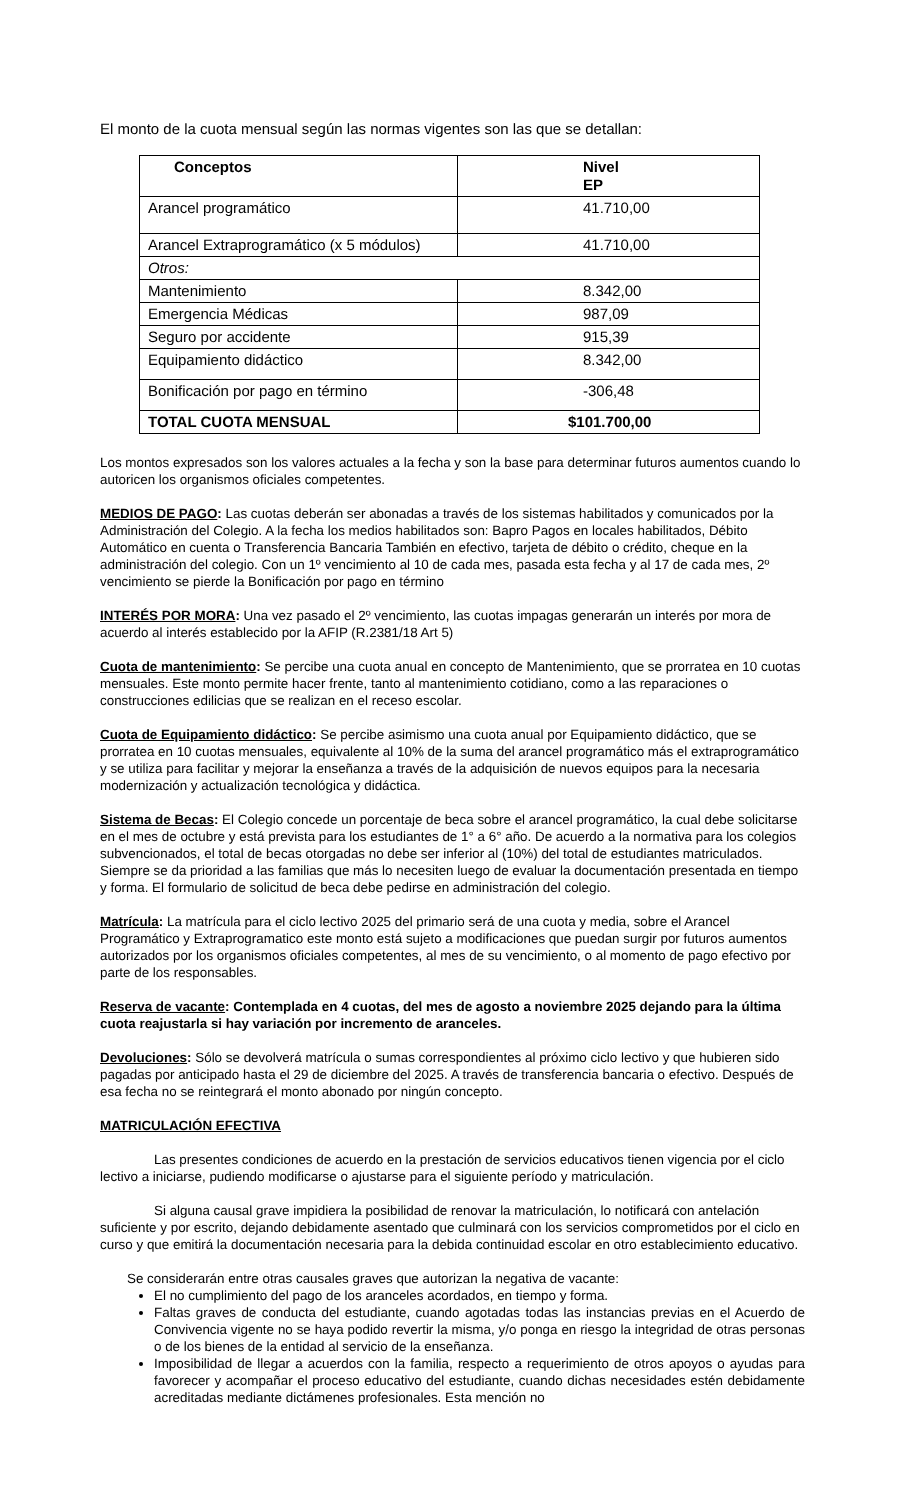El monto de la cuota mensual según las normas vigentes son las que se detallan:
| Conceptos | Nivel EP |
| Arancel programático | 41.710,00 |
| Arancel Extraprogramático (x 5 módulos) | 41.710,00 |
| Otros: | |
| Mantenimiento | 8.342,00 |
| Emergencia Médicas | 987,09 |
| Seguro por accidente | 915,39 |
| Equipamiento didáctico | 8.342,00 |
| Bonificación por pago en término | -306,48 |
| TOTAL CUOTA MENSUAL | $101.700,00 |
Los montos expresados son los valores actuales a la fecha y son la base para determinar futuros aumentos cuando lo autoricen los organismos oficiales competentes.
MEDIOS DE PAGO: Las cuotas deberán ser abonadas a través de los sistemas habilitados y comunicados por la Administración del Colegio. A la fecha los medios habilitados son: Bapro Pagos en locales habilitados, Débito Automático en cuenta o Transferencia Bancaria También en efectivo, tarjeta de débito o crédito, cheque en la administración del colegio. Con un 1º vencimiento al 10 de cada mes, pasada esta fecha y al 17 de cada mes, 2º vencimiento se pierde la Bonificación por pago en término
INTERÉS POR MORA: Una vez pasado el 2º vencimiento, las cuotas impagas generarán un interés por mora de acuerdo al interés establecido por la AFIP (R.2381/18 Art 5)
Cuota de mantenimiento: Se percibe una cuota anual en concepto de Mantenimiento, que se prorratea en 10 cuotas mensuales. Este monto permite hacer frente, tanto al mantenimiento cotidiano, como a las reparaciones o construcciones edilicias que se realizan en el receso escolar.
Cuota de Equipamiento didáctico: Se percibe asimismo una cuota anual por Equipamiento didáctico, que se prorratea en 10 cuotas mensuales, equivalente al 10% de la suma del arancel programático más el extraprogramático y se utiliza para facilitar y mejorar la enseñanza a través de la adquisición de nuevos equipos para la necesaria modernización y actualización tecnológica y didáctica.
Sistema de Becas: El Colegio concede un porcentaje de beca sobre el arancel programático, la cual debe solicitarse en el mes de octubre y está prevista para los estudiantes de 1° a 6° año. De acuerdo a la normativa para los colegios subvencionados, el total de becas otorgadas no debe ser inferior al (10%) del total de estudiantes matriculados. Siempre se da prioridad a las familias que más lo necesiten luego de evaluar la documentación presentada en tiempo y forma. El formulario de solicitud de beca debe pedirse en administración del colegio.
Matrícula: La matrícula para el ciclo lectivo 2025 del primario será de una cuota y media, sobre el Arancel Programático y Extraprogramatico este monto está sujeto a modificaciones que puedan surgir por futuros aumentos autorizados por los organismos oficiales competentes, al mes de su vencimiento, o al momento de pago efectivo por parte de los responsables.
Reserva de vacante: Contemplada en 4 cuotas, del mes de agosto a noviembre 2025 dejando para la última cuota reajustarla si hay variación por incremento de aranceles.
Devoluciones: Sólo se devolverá matrícula o sumas correspondientes al próximo ciclo lectivo y que hubieren sido pagadas por anticipado hasta el 29 de diciembre del 2025. A través de transferencia bancaria o efectivo. Después de esa fecha no se reintegrará el monto abonado por ningún concepto.
MATRICULACIÓN EFECTIVA
Las presentes condiciones de acuerdo en la prestación de servicios educativos tienen vigencia por el ciclo lectivo a iniciarse, pudiendo modificarse o ajustarse para el siguiente período y matriculación.
Si alguna causal grave impidiera la posibilidad de renovar la matriculación, lo notificará con antelación suficiente y por escrito, dejando debidamente asentado que culminará con los servicios comprometidos por el ciclo en curso y que emitirá la documentación necesaria para la debida continuidad escolar en otro establecimiento educativo.
Se considerarán entre otras causales graves que autorizan la negativa de vacante:
El no cumplimiento del pago de los aranceles acordados, en tiempo y forma.
Faltas graves de conducta del estudiante, cuando agotadas todas las instancias previas en el Acuerdo de Convivencia vigente no se haya podido revertir la misma, y/o ponga en riesgo la integridad de otras personas o de los bienes de la entidad al servicio de la enseñanza.
Imposibilidad de llegar a acuerdos con la familia, respecto a requerimiento de otros apoyos o ayudas para favorecer y acompañar el proceso educativo del estudiante, cuando dichas necesidades estén debidamente acreditadas mediante dictámenes profesionales. Esta mención no